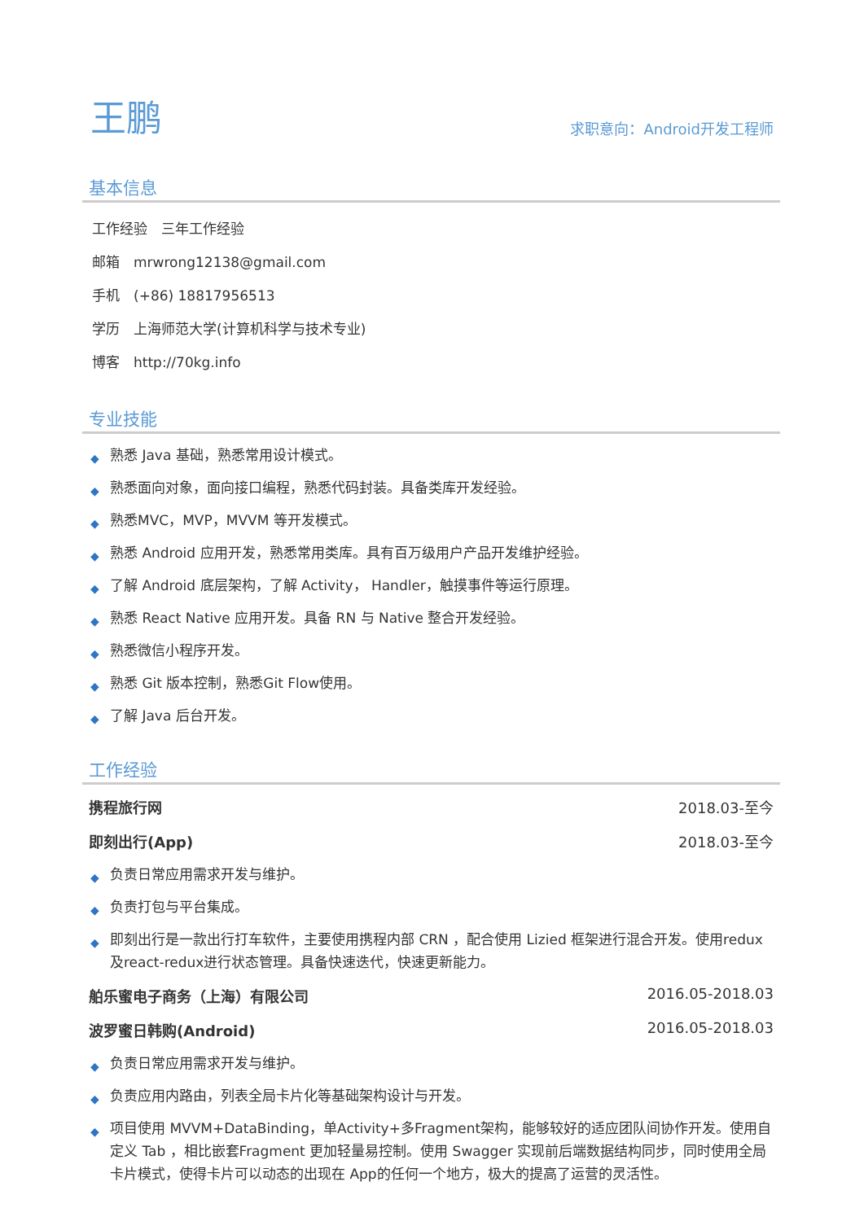王鹏
求职意向：Android开发工程师
基本信息
工作经验　三年工作经验
邮箱　mrwrong12138@gmail.com
手机　(+86) 18817956513
学历　上海师范大学(计算机科学与技术专业)
博客　http://70kg.info
专业技能
◆ 熟悉 Java 基础，熟悉常用设计模式。
◆ 熟悉面向对象，面向接口编程，熟悉代码封装。具备类库开发经验。
◆ 熟悉MVC，MVP，MVVM 等开发模式。
◆ 熟悉 Android 应用开发，熟悉常用类库。具有百万级用户产品开发维护经验。
◆ 了解 Android 底层架构，了解 Activity， Handler，触摸事件等运行原理。
◆ 熟悉 React Native 应用开发。具备 RN 与 Native 整合开发经验。
◆ 熟悉微信小程序开发。
◆ 熟悉 Git 版本控制，熟悉Git Flow使用。
◆ 了解 Java 后台开发。
工作经验
携程旅行网 2018.03-至今
即刻出行(App) 2018.03-至今
◆ 负责日常应用需求开发与维护。
◆ 负责打包与平台集成。
◆ 即刻出行是一款出行打车软件，主要使用携程内部 CRN ，配合使用 Lizied 框架进行混合开发。使用redux及react-redux进行状态管理。具备快速迭代，快速更新能力。
舶乐蜜电子商务（上海）有限公司 2016.05-2018.03
波罗蜜日韩购(Android) 2016.05-2018.03
◆ 负责日常应用需求开发与维护。
◆ 负责应用内路由，列表全局卡片化等基础架构设计与开发。
◆ 项目使用 MVVM+DataBinding，单Activity+多Fragment架构，能够较好的适应团队间协作开发。使用自定义 Tab ，相比嵌套Fragment 更加轻量易控制。使用 Swagger 实现前后端数据结构同步，同时使用全局卡片模式，使得卡片可以动态的出现在 App的任何一个地方，极大的提高了运营的灵活性。